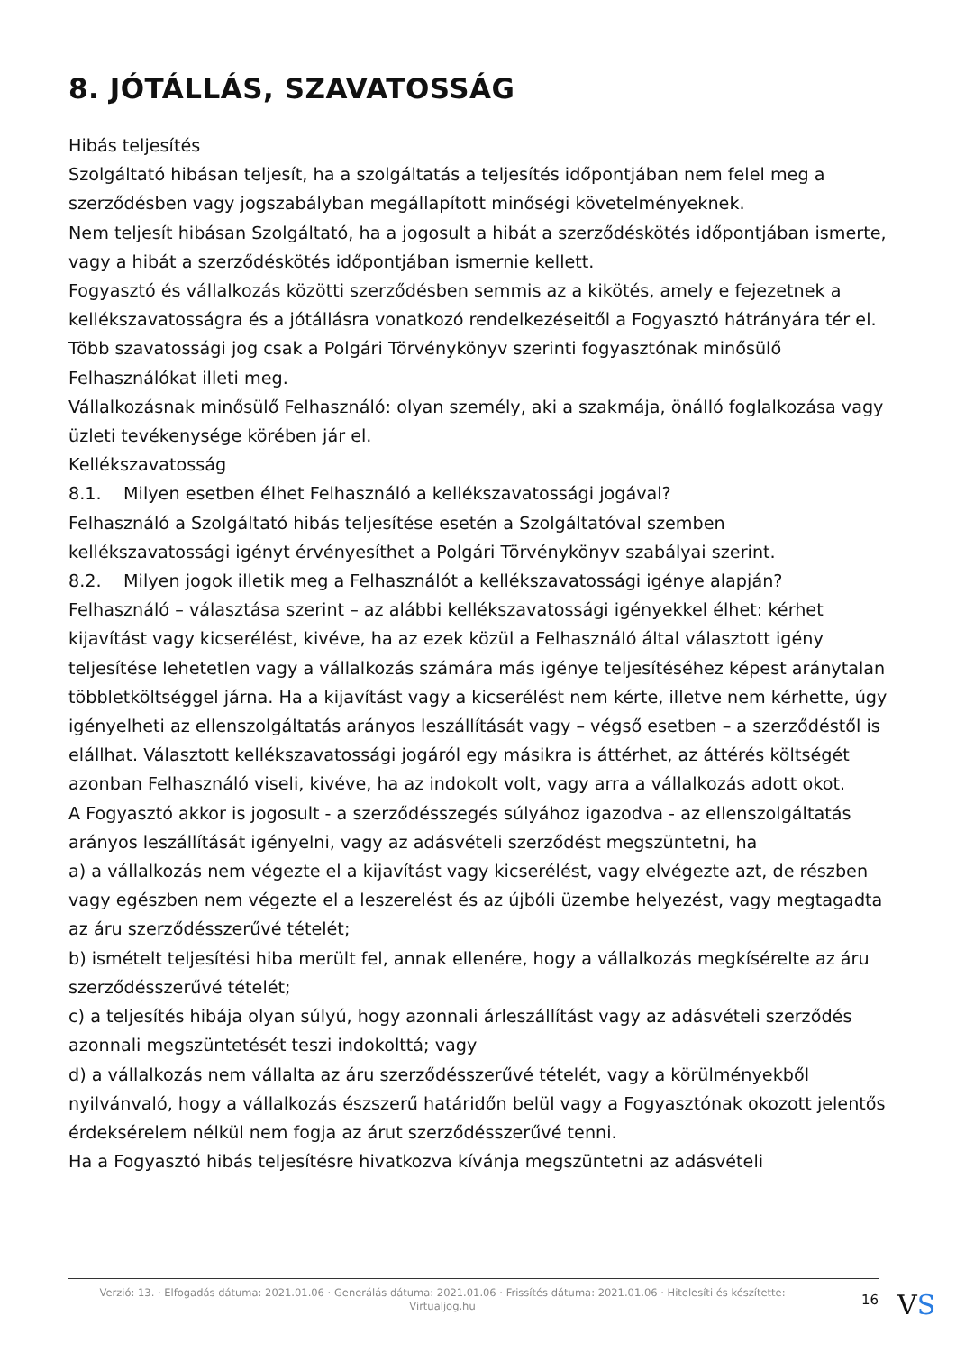8. JÓTÁLLÁS, SZAVATOSSÁG
Hibás teljesítés
Szolgáltató hibásan teljesít, ha a szolgáltatás a teljesítés időpontjában nem felel meg a szerződésben vagy jogszabályban megállapított minőségi követelményeknek.
Nem teljesít hibásan Szolgáltató, ha a jogosult a hibát a szerződéskötés időpontjában ismerte, vagy a hibát a szerződéskötés időpontjában ismernie kellett.
Fogyasztó és vállalkozás közötti szerződésben semmis az a kikötés, amely e fejezetnek a kellékszavatosságra és a jótállásra vonatkozó rendelkezéseitől a Fogyasztó hátrányára tér el.
Több szavatossági jog csak a Polgári Törvénykönyv szerinti fogyasztónak minősülő Felhasználókat illeti meg.
Vállalkozásnak minősülő Felhasználó: olyan személy, aki a szakmája, önálló foglalkozása vagy üzleti tevékenysége körében jár el.
Kellékszavatosság
8.1. Milyen esetben élhet Felhasználó a kellékszavatossági jogával?
Felhasználó a Szolgáltató hibás teljesítése esetén a Szolgáltatóval szemben kellékszavatossági igényt érvényesíthet a Polgári Törvénykönyv szabályai szerint.
8.2. Milyen jogok illetik meg a Felhasználót a kellékszavatossági igénye alapján?
Felhasználó – választása szerint – az alábbi kellékszavatossági igényekkel élhet: kérhet kijavítást vagy kicserélést, kivéve, ha az ezek közül a Felhasználó által választott igény teljesítése lehetetlen vagy a vállalkozás számára más igénye teljesítéséhez képest aránytalan többletköltséggel járna. Ha a kijavítást vagy a kicserélést nem kérte, illetve nem kérhette, úgy igényelheti az ellenszolgáltatás arányos leszállítását vagy – végső esetben – a szerződéstől is elállhat. Választott kellékszavatossági jogáról egy másikra is áttérhet, az áttérés költségét azonban Felhasználó viseli, kivéve, ha az indokolt volt, vagy arra a vállalkozás adott okot.
A Fogyasztó akkor is jogosult - a szerződésszegés súlyához igazodva - az ellenszolgáltatás arányos leszállítását igényelni, vagy az adásvételi szerződést megszüntetni, ha
a) a vállalkozás nem végezte el a kijavítást vagy kicserélést, vagy elvégezte azt, de részben vagy egészben nem végezte el a leszerelést és az újbóli üzembe helyezést, vagy megtagadta az áru szerződésszerűvé tételét;
b) ismételt teljesítési hiba merült fel, annak ellenére, hogy a vállalkozás megkísérelte az áru szerződésszerűvé tételét;
c) a teljesítés hibája olyan súlyú, hogy azonnali árleszállítást vagy az adásvételi szerződés azonnali megszüntetését teszi indokolttá; vagy
d) a vállalkozás nem vállalta az áru szerződésszerűvé tételét, vagy a körülményekből nyilvánvaló, hogy a vállalkozás észszerű határidőn belül vagy a Fogyasztónak okozott jelentős érdeksérelem nélkül nem fogja az árut szerződésszerűvé tenni.
Ha a Fogyasztó hibás teljesítésre hivatkozva kívánja megszüntetni az adásvételi
Verzió: 13. · Elfogadás dátuma: 2021.01.06 · Generálás dátuma: 2021.01.06 · Frissítés dátuma: 2021.01.06 · Hitelesíti és készítette: Virtualjog.hu
16
VS